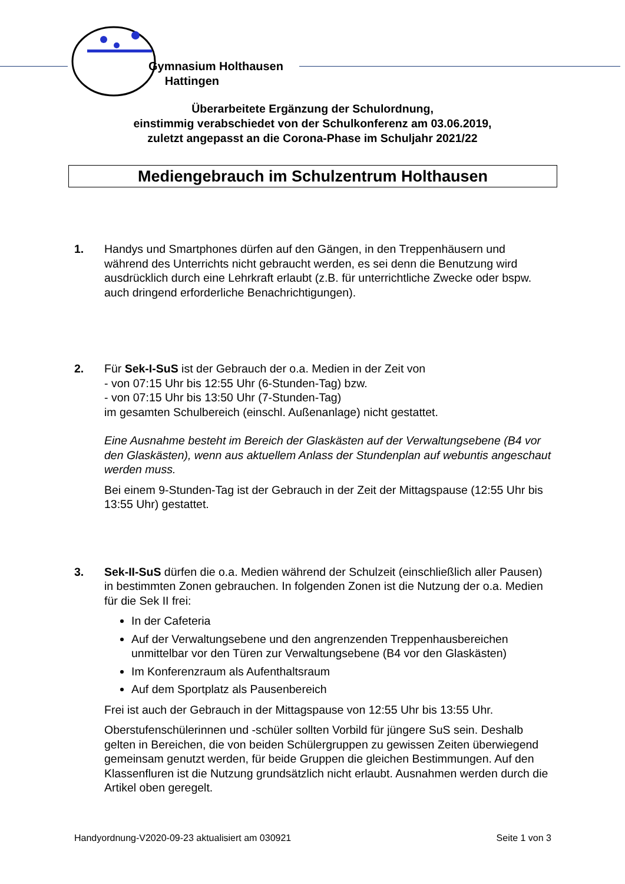Gymnasium Holthausen
Hattingen
Überarbeitete Ergänzung der Schulordnung,
einstimmig verabschiedet von der Schulkonferenz am 03.06.2019,
zuletzt angepasst an die Corona-Phase im Schuljahr 2021/22
Mediengebrauch im Schulzentrum Holthausen
1. Handys und Smartphones dürfen auf den Gängen, in den Treppenhäusern und während des Unterrichts nicht gebraucht werden, es sei denn die Benutzung wird ausdrücklich durch eine Lehrkraft erlaubt (z.B. für unterrichtliche Zwecke oder bspw. auch dringend erforderliche Benachrichtigungen).
2. Für Sek-I-SuS ist der Gebrauch der o.a. Medien in der Zeit von
- von 07:15 Uhr bis 12:55 Uhr (6-Stunden-Tag) bzw.
- von 07:15 Uhr bis 13:50 Uhr (7-Stunden-Tag)
im gesamten Schulbereich (einschl. Außenanlage) nicht gestattet.
Eine Ausnahme besteht im Bereich der Glaskästen auf der Verwaltungsebene (B4 vor den Glaskästen), wenn aus aktuellem Anlass der Stundenplan auf webuntis angeschaut werden muss.
Bei einem 9-Stunden-Tag ist der Gebrauch in der Zeit der Mittagspause (12:55 Uhr bis 13:55 Uhr) gestattet.
3. Sek-II-SuS dürfen die o.a. Medien während der Schulzeit (einschließlich aller Pausen) in bestimmten Zonen gebrauchen. In folgenden Zonen ist die Nutzung der o.a. Medien für die Sek II frei:
In der Cafeteria
Auf der Verwaltungsebene und den angrenzenden Treppenhausbereichen unmittelbar vor den Türen zur Verwaltungsebene (B4 vor den Glaskästen)
Im Konferenzraum als Aufenthaltsraum
Auf dem Sportplatz als Pausenbereich
Frei ist auch der Gebrauch in der Mittagspause von 12:55 Uhr bis 13:55 Uhr.
Oberstufenschülerinnen und -schüler sollten Vorbild für jüngere SuS sein. Deshalb gelten in Bereichen, die von beiden Schülergruppen zu gewissen Zeiten überwiegend gemeinsam genutzt werden, für beide Gruppen die gleichen Bestimmungen. Auf den Klassenfluren ist die Nutzung grundsätzlich nicht erlaubt. Ausnahmen werden durch die Artikel oben geregelt.
Handyordnung-V2020-09-23 aktualisiert am 030921 Seite 1 von 3